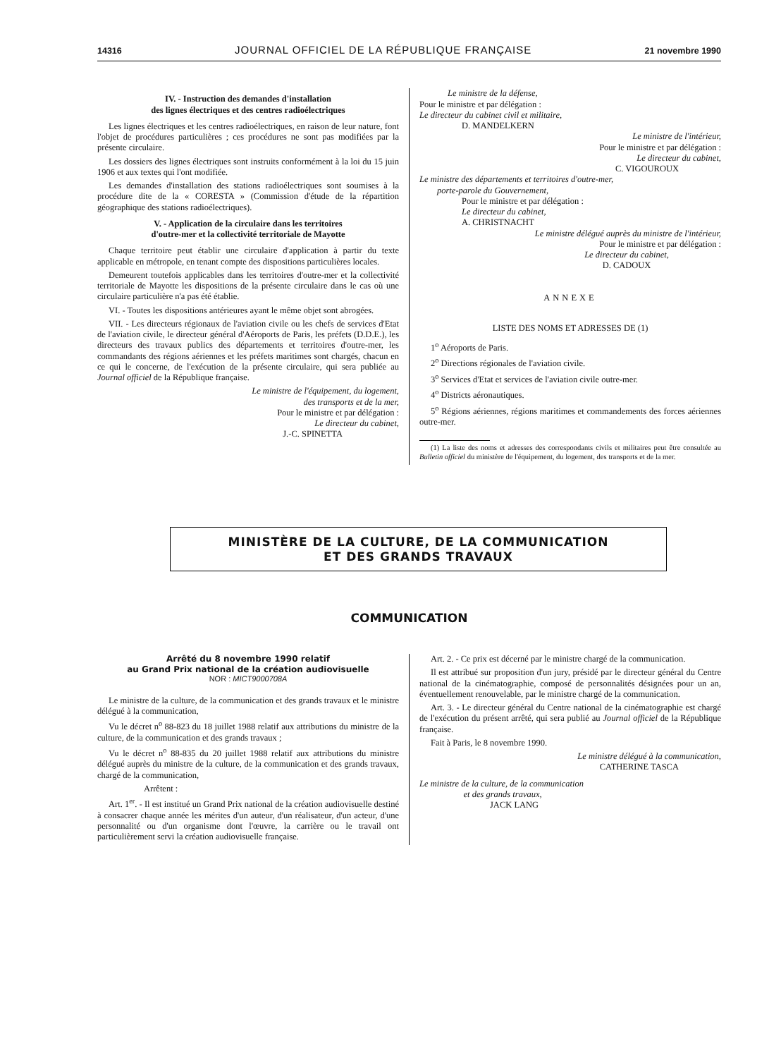14316 JOURNAL OFFICIEL DE LA RÉPUBLIQUE FRANÇAISE 21 novembre 1990
IV. - Instruction des demandes d'installation
des lignes électriques et des centres radioélectriques
Les lignes électriques et les centres radioélectriques, en raison de leur nature, font l'objet de procédures particulières ; ces procédures ne sont pas modifiées par la présente circulaire.
Les dossiers des lignes électriques sont instruits conformément à la loi du 15 juin 1906 et aux textes qui l'ont modifiée.
Les demandes d'installation des stations radioélectriques sont soumises à la procédure dite de la « CORESTA » (Commission d'étude de la répartition géographique des stations radioélectriques).
V. - Application de la circulaire dans les territoires
d'outre-mer et la collectivité territoriale de Mayotte
Chaque territoire peut établir une circulaire d'application à partir du texte applicable en métropole, en tenant compte des dispositions particulières locales.
Demeurent toutefois applicables dans les territoires d'outre-mer et la collectivité territoriale de Mayotte les dispositions de la présente circulaire dans le cas où une circulaire particulière n'a pas été établie.
VI. - Toutes les dispositions antérieures ayant le même objet sont abrogées.
VII. - Les directeurs régionaux de l'aviation civile ou les chefs de services d'Etat de l'aviation civile, le directeur général d'Aéroports de Paris, les préfets (D.D.E.), les directeurs des travaux publics des départements et territoires d'outre-mer, les commandants des régions aériennes et les préfets maritimes sont chargés, chacun en ce qui le concerne, de l'exécution de la présente circulaire, qui sera publiée au Journal officiel de la République française.
Le ministre de l'équipement, du logement,
des transports et de la mer,
Pour le ministre et par délégation :
Le directeur du cabinet,
J.-C. SPINETTA
Le ministre de la défense,
Pour le ministre et par délégation :
Le directeur du cabinet civil et militaire,
D. MANDELKERN
Le ministre de l'intérieur,
Pour le ministre et par délégation :
Le directeur du cabinet,
C. VIGOUROUX
Le ministre des départements et territoires d'outre-mer,
porte-parole du Gouvernement,
Pour le ministre et par délégation :
Le directeur du cabinet,
A. CHRISTNACHT
Le ministre délégué auprès du ministre de l'intérieur,
Pour le ministre et par délégation :
Le directeur du cabinet,
D. CADOUX
ANNEXE
LISTE DES NOMS ET ADRESSES DE (1)
1<sup>o</sup> Aéroports de Paris.
2<sup>o</sup> Directions régionales de l'aviation civile.
3<sup>o</sup> Services d'Etat et services de l'aviation civile outre-mer.
4<sup>o</sup> Districts aéronautiques.
5<sup>o</sup> Régions aériennes, régions maritimes et commandements des forces aériennes outre-mer.
(1) La liste des noms et adresses des correspondants civils et militaires peut être consultée au Bulletin officiel du ministère de l'équipement, du logement, des transports et de la mer.
MINISTÈRE DE LA CULTURE, DE LA COMMUNICATION
ET DES GRANDS TRAVAUX
COMMUNICATION
Arrêté du 8 novembre 1990 relatif
au Grand Prix national de la création audiovisuelle
NOR : MICT9000708A
Le ministre de la culture, de la communication et des grands travaux et le ministre délégué à la communication,
Vu le décret n<sup>o</sup> 88-823 du 18 juillet 1988 relatif aux attributions du ministre de la culture, de la communication et des grands travaux ;
Vu le décret n<sup>o</sup> 88-835 du 20 juillet 1988 relatif aux attributions du ministre délégué auprès du ministre de la culture, de la communication et des grands travaux, chargé de la communication,
Arrêtent :
Art. 1<sup>er</sup>. - Il est institué un Grand Prix national de la création audiovisuelle destiné à consacrer chaque année les mérites d'un auteur, d'un réalisateur, d'un acteur, d'une personnalité ou d'un organisme dont l'œuvre, la carrière ou le travail ont particulièrement servi la création audiovisuelle française.
Art. 2. - Ce prix est décerné par le ministre chargé de la communication.
Il est attribué sur proposition d'un jury, présidé par le directeur général du Centre national de la cinématographie, composé de personnalités désignées pour un an, éventuellement renouvelable, par le ministre chargé de la communication.
Art. 3. - Le directeur général du Centre national de la cinématographie est chargé de l'exécution du présent arrêté, qui sera publié au Journal officiel de la République française.
Fait à Paris, le 8 novembre 1990.
Le ministre délégué à la communication,
CATHERINE TASCA
Le ministre de la culture, de la communication
et des grands travaux,
JACK LANG